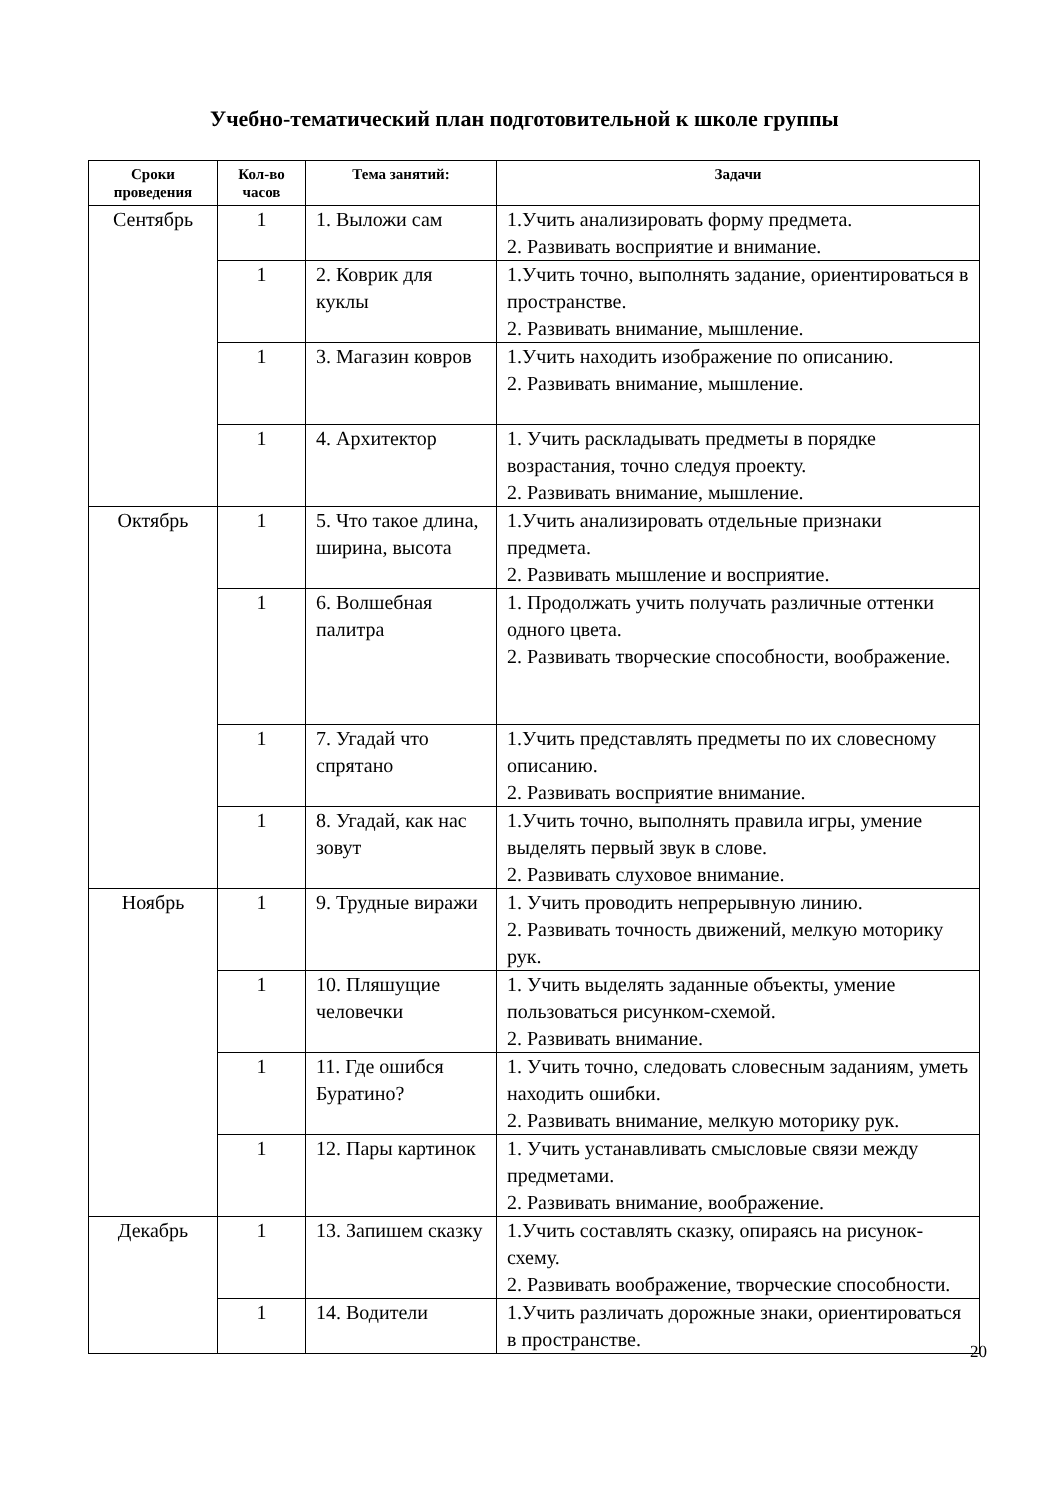Учебно-тематический план подготовительной к школе группы
| Сроки проведения | Кол-во часов | Тема занятий: | Задачи |
| --- | --- | --- | --- |
| Сентябрь | 1 | 1. Выложи сам | 1.Учить анализировать форму предмета. 2. Развивать восприятие и внимание. |
| | 1 | 2. Коврик для куклы | 1.Учить точно, выполнять задание, ориентироваться в пространстве. 2. Развивать внимание, мышление. |
| | 1 | 3. Магазин ковров | 1.Учить находить изображение по описанию. 2. Развивать внимание, мышление. |
| | 1 | 4. Архитектор | 1. Учить раскладывать предметы в порядке возрастания, точно следуя проекту. 2. Развивать внимание, мышление. |
| Октябрь | 1 | 5. Что такое длина, ширина, высота | 1.Учить анализировать отдельные признаки предмета. 2. Развивать мышление и восприятие. |
| | 1 | 6. Волшебная палитра | 1. Продолжать учить получать различные оттенки одного цвета. 2. Развивать творческие способности, воображение. |
| | 1 | 7. Угадай что спрятано | 1.Учить представлять предметы по их словесному описанию. 2. Развивать восприятие внимание. |
| | 1 | 8. Угадай, как нас зовут | 1.Учить точно, выполнять правила игры, умение выделять первый звук в слове. 2. Развивать слуховое внимание. |
| Ноябрь | 1 | 9. Трудные виражи | 1. Учить проводить непрерывную линию. 2. Развивать точность движений, мелкую моторику рук. |
| | 1 | 10. Пляшущие человечки | 1. Учить выделять заданные объекты, умение пользоваться рисунком-схемой. 2. Развивать внимание. |
| | 1 | 11. Где ошибся Буратино? | 1. Учить точно, следовать словесным заданиям, уметь находить ошибки. 2. Развивать внимание, мелкую моторику рук. |
| | 1 | 12. Пары картинок | 1. Учить устанавливать смысловые связи между предметами. 2. Развивать внимание, воображение. |
| Декабрь | 1 | 13. Запишем сказку | 1.Учить составлять сказку, опираясь на рисунок-схему. 2. Развивать воображение, творческие способности. |
| | 1 | 14. Водители | 1.Учить различать дорожные знаки, ориентироваться в пространстве. |
20